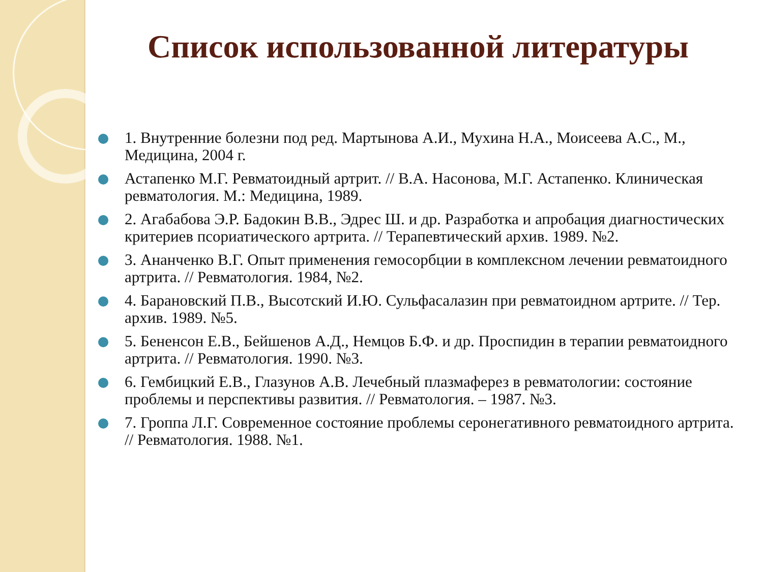Список использованной литературы
1. Внутренние болезни под ред. Мартынова А.И., Мухина Н.А., Моисеева А.С., М., Медицина, 2004 г.
Астапенко М.Г. Ревматоидный артрит. // В.А. Насонова, М.Г. Астапенко. Клиническая ревматология. М.: Медицина, 1989.
2. Агабабова Э.Р. Бадокин В.В., Эдрес Ш. и др. Разработка и апробация диагностических критериев псориатического артрита. // Терапевтический архив. 1989. №2.
3. Ананченко В.Г. Опыт применения гемосорбции в комплексном лечении ревматоидного артрита. // Ревматология. 1984, №2.
4. Барановский П.В., Высотский И.Ю. Сульфасалазин при ревматоидном артрите. // Тер. архив. 1989. №5.
5. Бененсон Е.В., Бейшенов А.Д., Немцов Б.Ф. и др. Проспидин в терапии ревматоидного артрита. // Ревматология. 1990. №3.
6. Гембицкий Е.В., Глазунов А.В. Лечебный плазмаферез в ревматологии: состояние проблемы и перспективы развития. // Ревматология. – 1987. №3.
7. Гроппа Л.Г. Современное состояние проблемы серонегативного ревматоидного артрита. // Ревматология. 1988. №1.